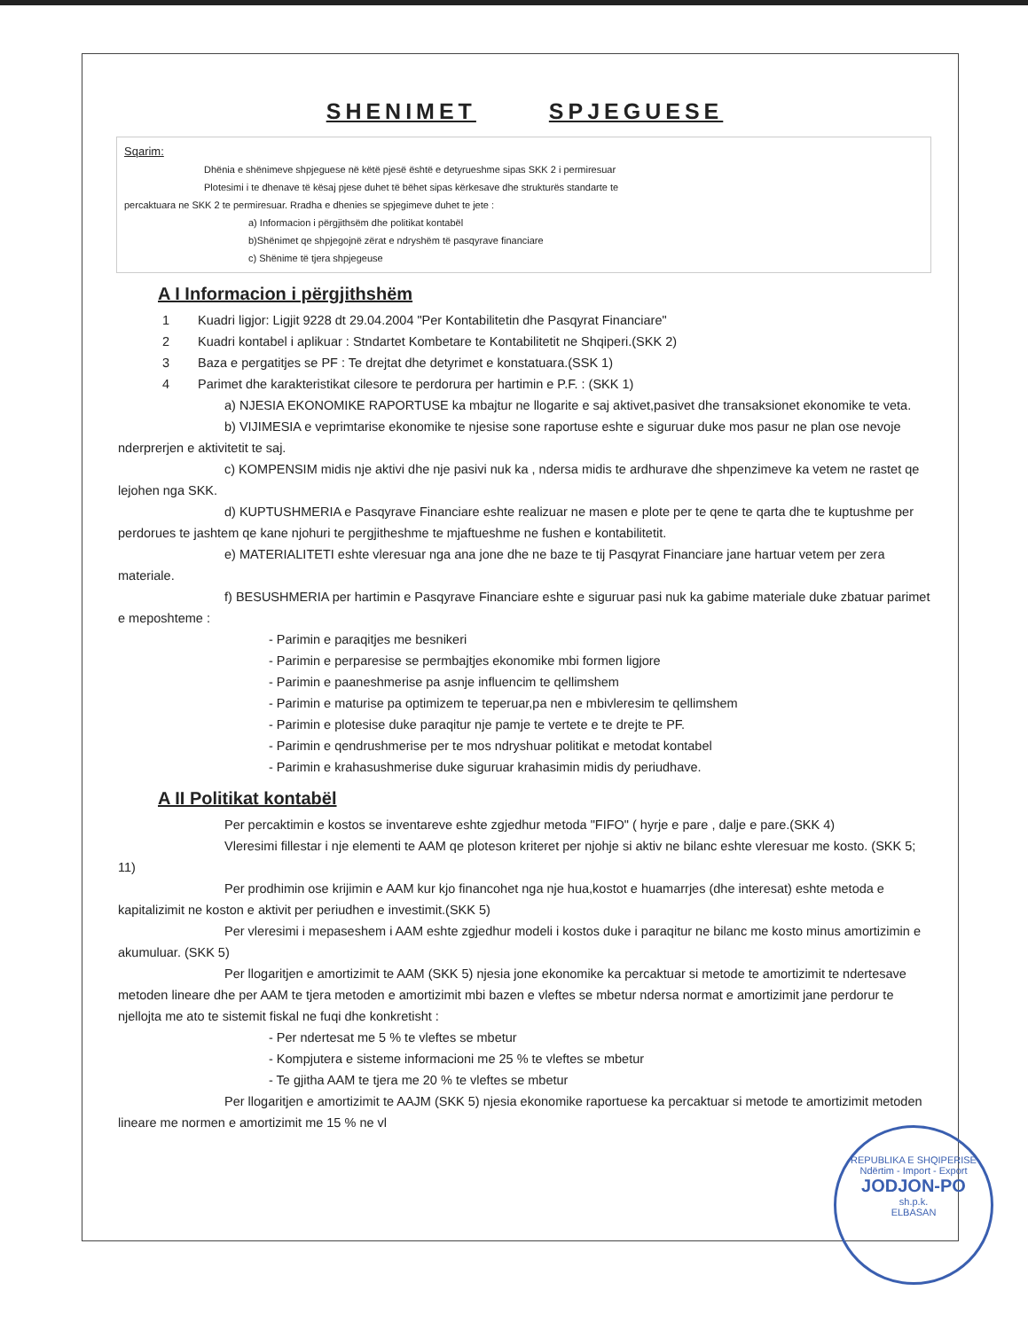SHENIMET SPJEGUESE
Sqarim:
Dhënia e shënimeve shpjeguese në këtë pjesë është e detyrueshme sipas SKK 2 i permiresuar
Plotesimi i te dhenave të kësaj pjese duhet të bëhet sipas kërkesave dhe strukturës standarte te
percaktuara ne SKK 2 te permiresuar. Rradha e dhenies se spjegimeve duhet te jete :
a) Informacion i përgjithsëm dhe politikat kontabël
b)Shënimet qe shpjegojnë zërat e ndryshëm të pasqyrave financiare
c) Shënime të tjera shpjegeuse
A I Informacion i përgjithshëm
1 Kuadri ligjor: Ligjit 9228 dt 29.04.2004 "Per Kontabilitetin dhe Pasqyrat Financiare"
2 Kuadri kontabel i aplikuar : Stndartet Kombetare te Kontabilitetit ne Shqiperi.(SKK 2)
3 Baza e pergatitjes se PF : Te drejtat dhe detyrimet e konstatuara.(SSK 1)
4 Parimet dhe karakteristikat cilesore te perdorura per hartimin e P.F. : (SKK 1)
a) NJESIA EKONOMIKE RAPORTUSE ka mbajtur ne llogarite e saj aktivet,pasivet dhe transaksionet ekonomike te veta.
b) VIJIMESIA e veprimtarise ekonomike te njesise sone raportuse eshte e siguruar duke mos pasur ne plan ose nevoje nderprerjen e aktivitetit te saj.
c) KOMPENSIM midis nje aktivi dhe nje pasivi nuk ka , ndersa midis te ardhurave dhe shpenzimeve ka vetem ne rastet qe lejohen nga SKK.
d) KUPTUSHMERIA e Pasqyrave Financiare eshte realizuar ne masen e plote per te qene te qarta dhe te kuptushme per perdorues te jashtem qe kane njohuri te pergjitheshme te mjaftueshme ne fushen e kontabilitetit.
e) MATERIALITETI eshte vleresuar nga ana jone dhe ne baze te tij Pasqyrat Financiare jane hartuar vetem per zera materiale.
f) BESUSHMERIA per hartimin e Pasqyrave Financiare eshte e siguruar pasi nuk ka gabime materiale duke zbatuar parimet e meposhteme :
- Parimin e paraqitjes me besnikeri
- Parimin e perparesise se permbajtjes ekonomike mbi formen ligjore
- Parimin e paaneshmerise pa asnje influencim te qellimshem
- Parimin e maturise pa optimizem te teperuar,pa nen e mbivleresim te qellimshem
- Parimin e plotesise duke paraqitur nje pamje te vertete e te drejte te PF.
- Parimin e qendrushmerise per te mos ndryshuar politikat e metodat kontabel
- Parimin e krahasushmerise duke siguruar krahasimin midis dy periudhave.
A II Politikat kontabël
Per percaktimin e kostos se inventareve eshte zgjedhur metoda "FIFO" ( hyrje e pare , dalje e pare.(SKK 4)
Vleresimi fillestar i nje elementi te AAM qe ploteson kriteret per njohje si aktiv ne bilanc eshte vleresuar me kosto. (SKK 5; 11)
Per prodhimin ose krijimin e AAM kur kjo financohet nga nje hua,kostot e huamarrjes (dhe interesat) eshte metoda e kapitalizimit ne koston e aktivit per periudhen e investimit.(SKK 5)
Per vleresimi i mepaseshem i AAM eshte zgjedhur modeli i kostos duke i paraqitur ne bilanc me kosto minus amortizimin e akumuluar. (SKK 5)
Per llogaritjen e amortizimit te AAM (SKK 5) njesia jone ekonomike ka percaktuar si metode te amortizimit te ndertesave metoden lineare dhe per AAM te tjera metoden e amortizimit mbi bazen e vleftes se mbetur ndersa normat e amortizimit jane perdorur te njellojta me ato te sistemit fiskal ne fuqi dhe konkretisht :
- Per ndertesat me 5 % te vleftes se mbetur
- Kompjutera e sisteme informacioni me 25 % te vleftes se mbetur
- Te gjitha AAM te tjera me 20 % te vleftes se mbetur
Per llogaritjen e amortizimit te AAJM (SKK 5) njesia ekonomike raportuese ka percaktuar si metode te amortizimit metoden lineare me normen e amortizimit me 15 % ne vl
REPUBLIKA E SHQIPERISE
Ndërtim - Import - Export
JODJON-PO
sh.p.k.
ELBASAN